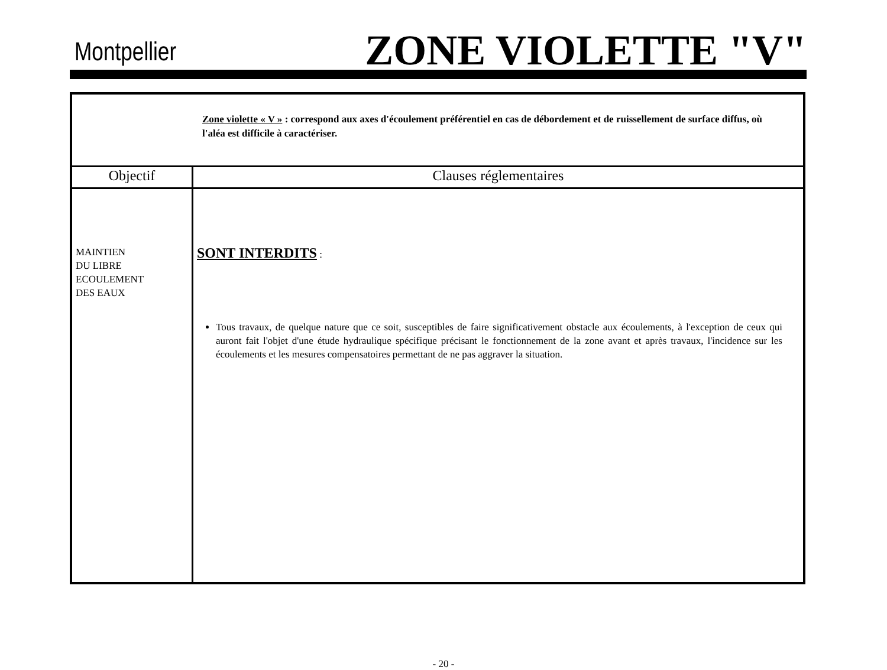Montpellier ZONE VIOLETTE "V"
| Zone violette « V » : correspond aux axes d'écoulement préférentiel en cas de débordement et de ruissellement de surface diffus, où l'aléa est difficile à caractériser. | |
| Objectif | Clauses réglementaires |
| MAINTIEN DU LIBRE ECOULEMENT DES EAUX | SONT INTERDITS : Tous travaux, de quelque nature que ce soit, susceptibles de faire significativement obstacle aux écoulements, à l'exception de ceux qui auront fait l'objet d'une étude hydraulique spécifique précisant le fonctionnement de la zone avant et après travaux, l'incidence sur les écoulements et les mesures compensatoires permettant de ne pas aggraver la situation. |
- 20 -